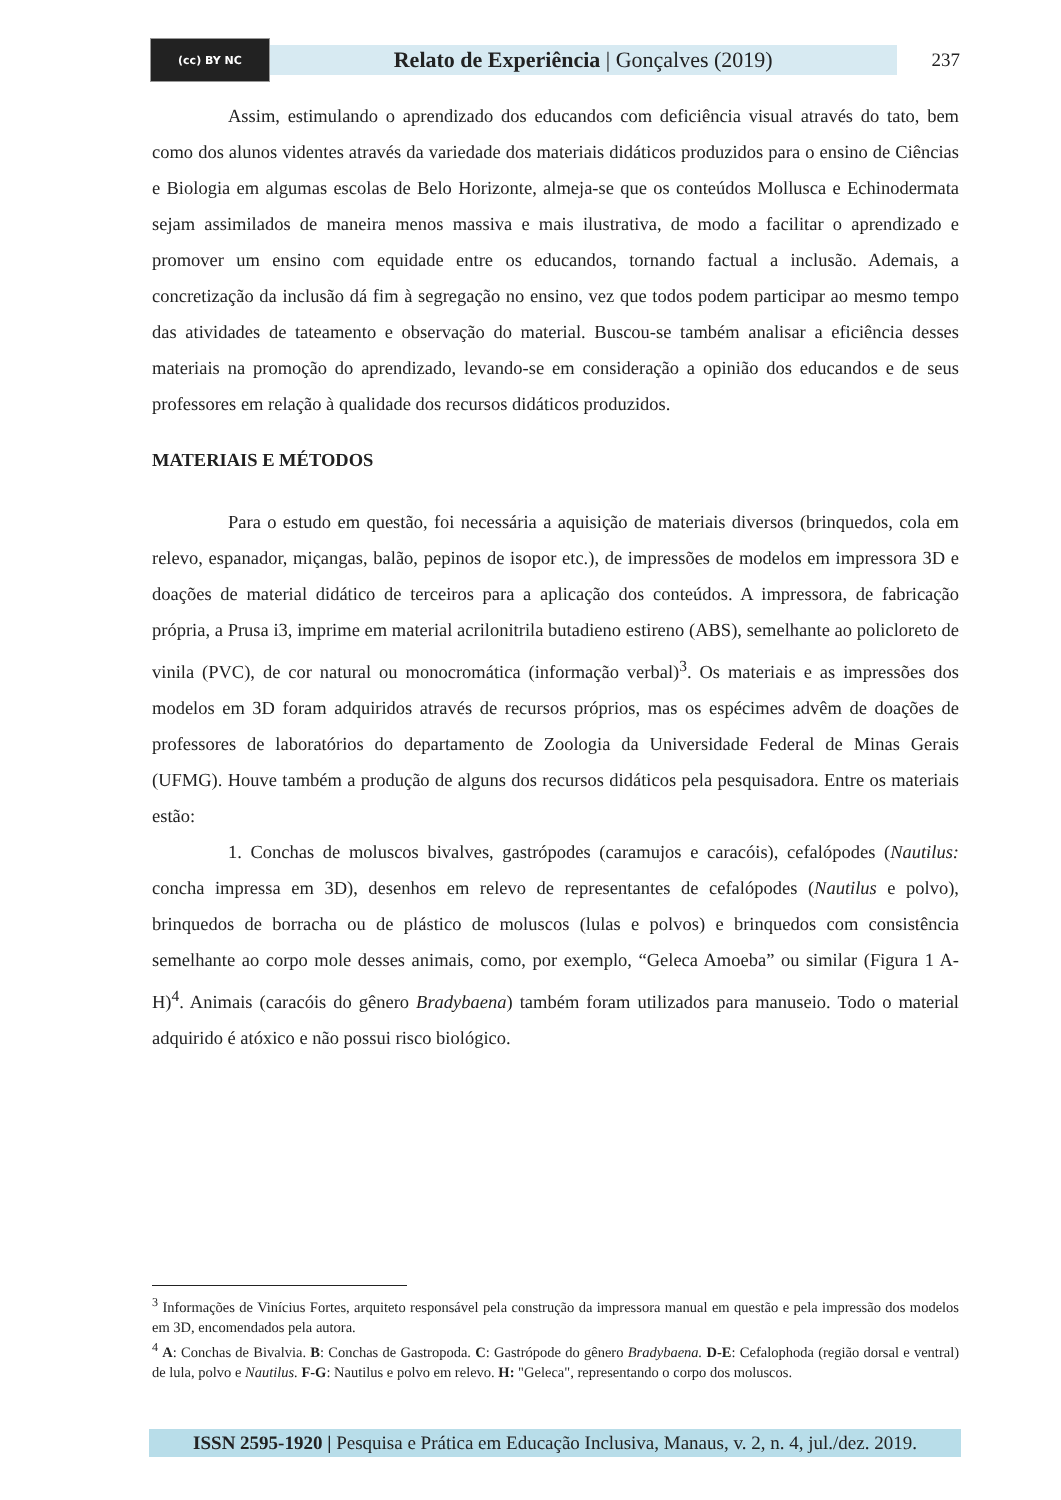(cc) BY NC
Relato de Experiência | Gonçalves (2019)
237
Assim, estimulando o aprendizado dos educandos com deficiência visual através do tato, bem como dos alunos videntes através da variedade dos materiais didáticos produzidos para o ensino de Ciências e Biologia em algumas escolas de Belo Horizonte, almeja-se que os conteúdos Mollusca e Echinodermata sejam assimilados de maneira menos massiva e mais ilustrativa, de modo a facilitar o aprendizado e promover um ensino com equidade entre os educandos, tornando factual a inclusão. Ademais, a concretização da inclusão dá fim à segregação no ensino, vez que todos podem participar ao mesmo tempo das atividades de tateamento e observação do material. Buscou-se também analisar a eficiência desses materiais na promoção do aprendizado, levando-se em consideração a opinião dos educandos e de seus professores em relação à qualidade dos recursos didáticos produzidos.
MATERIAIS E MÉTODOS
Para o estudo em questão, foi necessária a aquisição de materiais diversos (brinquedos, cola em relevo, espanador, miçangas, balão, pepinos de isopor etc.), de impressões de modelos em impressora 3D e doações de material didático de terceiros para a aplicação dos conteúdos. A impressora, de fabricação própria, a Prusa i3, imprime em material acrilonitrila butadieno estireno (ABS), semelhante ao policloreto de vinila (PVC), de cor natural ou monocromática (informação verbal)<sup>3</sup>. Os materiais e as impressões dos modelos em 3D foram adquiridos através de recursos próprios, mas os espécimes advêm de doações de professores de laboratórios do departamento de Zoologia da Universidade Federal de Minas Gerais (UFMG). Houve também a produção de alguns dos recursos didáticos pela pesquisadora. Entre os materiais estão:
1. Conchas de moluscos bivalves, gastrópodes (caramujos e caracóis), cefalópodes (Nautilus: concha impressa em 3D), desenhos em relevo de representantes de cefalópodes (Nautilus e polvo), brinquedos de borracha ou de plástico de moluscos (lulas e polvos) e brinquedos com consistência semelhante ao corpo mole desses animais, como, por exemplo, “Geleca Amoeba” ou similar (Figura 1 A-H)<sup>4</sup>. Animais (caracóis do gênero Bradybaena) também foram utilizados para manuseio. Todo o material adquirido é atóxico e não possui risco biológico.
<sup>3</sup> Informações de Vinícius Fortes, arquiteto responsável pela construção da impressora manual em questão e pela impressão dos modelos em 3D, encomendados pela autora.
<sup>4</sup> A: Conchas de Bivalvia. B: Conchas de Gastropoda. C: Gastrópode do gênero Bradybaena. D-E: Cefalophoda (região dorsal e ventral) de lula, polvo e Nautilus. F-G: Nautilus e polvo em relevo. H: "Geleca", representando o corpo dos moluscos.
ISSN 2595-1920 | Pesquisa e Prática em Educação Inclusiva, Manaus, v. 2, n. 4, jul./dez. 2019.